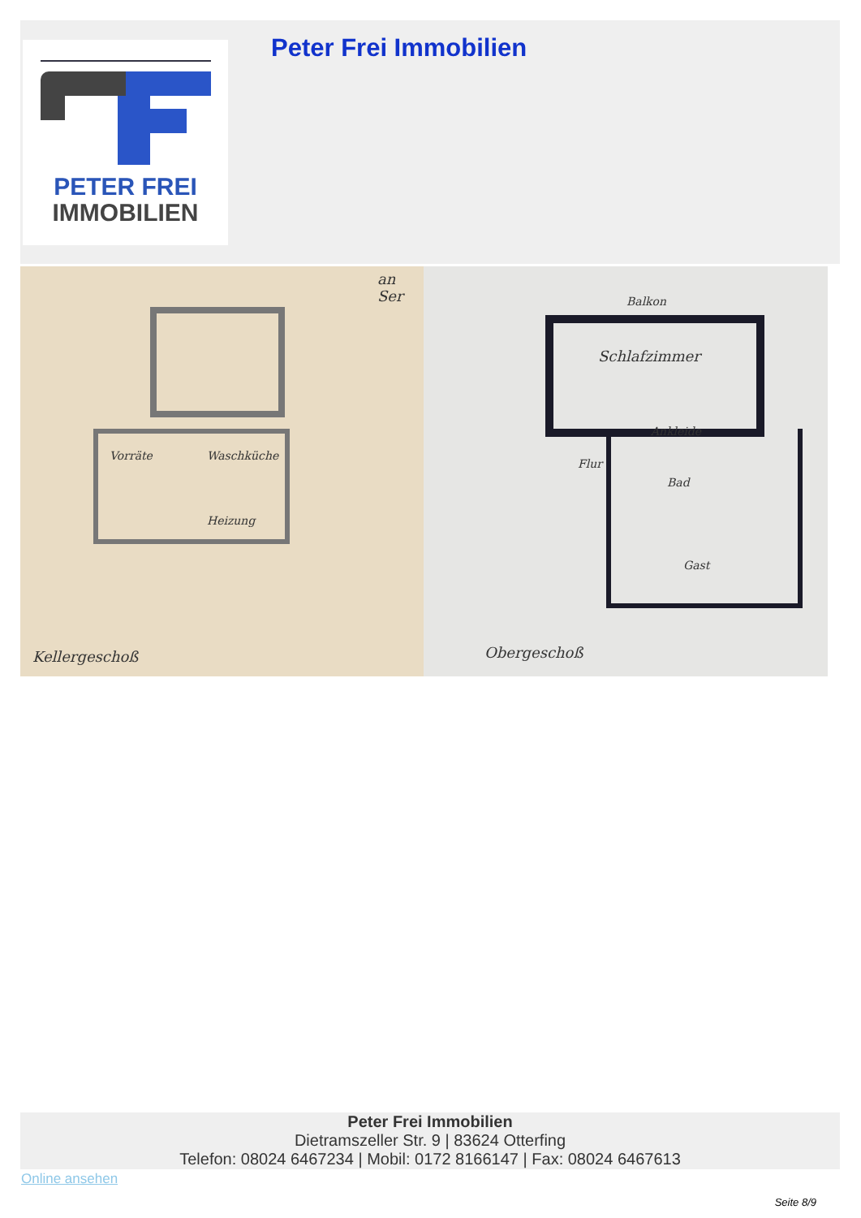PETER FREI
IMMOBILIEN
Peter Frei Immobilien
Vorräte Waschküche
Heizung
Kellergeschoß
an Ser
Balkon
Schlafzimmer
Ankleide
Flur
Bad
Gast
Obergeschoß
Peter Frei Immobilien
Dietramszeller Str. 9 | 83624 Otterfing
Telefon: 08024 6467234 | Mobil: 0172 8166147 | Fax: 08024 6467613
Online ansehen
Seite 8/9